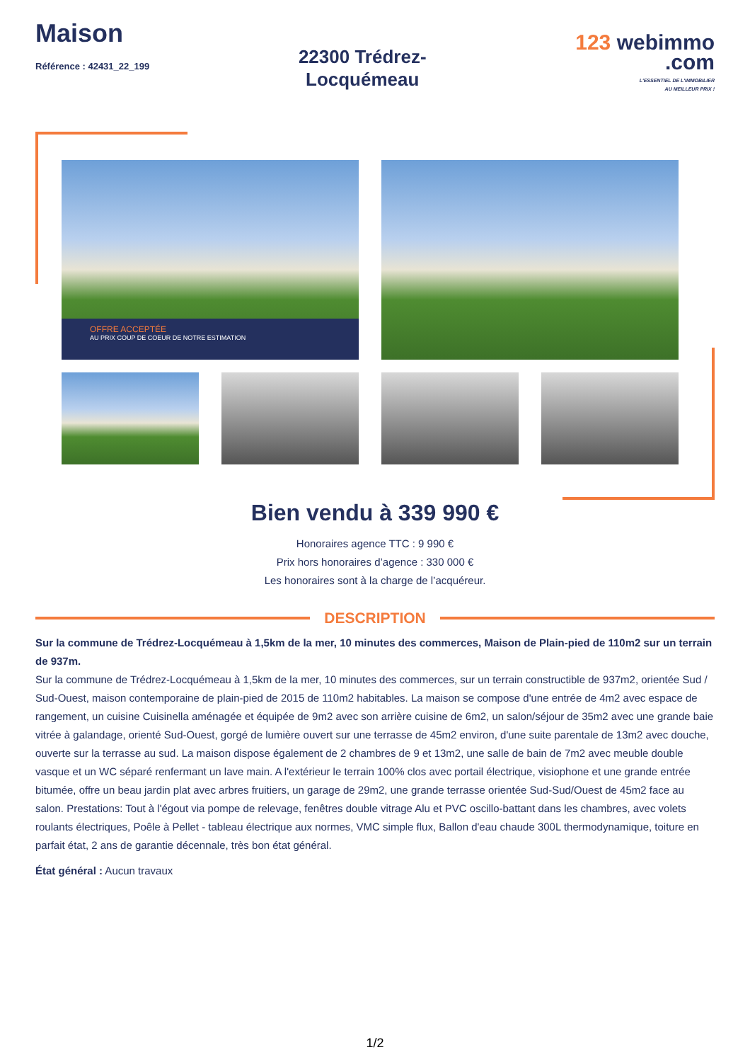Maison
Référence : 42431_22_199
22300 Trédrez-
Locquémeau
123 webimmo
.com
L'ESSENTIEL DE L'IMMOBILIER
AU MEILLEUR PRIX !
OFFRE ACCEPTÉE
AU PRIX COUP DE COEUR DE NOTRE ESTIMATION
Bien vendu à 339 990 €
Honoraires agence TTC : 9 990 €
Prix hors honoraires d’agence : 330 000 €
Les honoraires sont à la charge de l’acquéreur.
DESCRIPTION
Sur la commune de Trédrez-Locquémeau à 1,5km de la mer, 10 minutes des commerces, Maison de Plain-pied de 110m2 sur un terrain de 937m.
Sur la commune de Trédrez-Locquémeau à 1,5km de la mer, 10 minutes des commerces, sur un terrain constructible de 937m2, orientée Sud / Sud-Ouest, maison contemporaine de plain-pied de 2015 de 110m2 habitables. La maison se compose d'une entrée de 4m2 avec espace de rangement, un cuisine Cuisinella aménagée et équipée de 9m2 avec son arrière cuisine de 6m2, un salon/séjour de 35m2 avec une grande baie vitrée à galandage, orienté Sud-Ouest, gorgé de lumière ouvert sur une terrasse de 45m2 environ, d'une suite parentale de 13m2 avec douche, ouverte sur la terrasse au sud. La maison dispose également de 2 chambres de 9 et 13m2, une salle de bain de 7m2 avec meuble double vasque et un WC séparé renfermant un lave main. A l'extérieur le terrain 100% clos avec portail électrique, visiophone et une grande entrée bitumée, offre un beau jardin plat avec arbres fruitiers, un garage de 29m2, une grande terrasse orientée Sud-Sud/Ouest de 45m2 face au salon. Prestations: Tout à l'égout via pompe de relevage, fenêtres double vitrage Alu et PVC oscillo-battant dans les chambres, avec volets roulants électriques, Poêle à Pellet - tableau électrique aux normes, VMC simple flux, Ballon d'eau chaude 300L thermodynamique, toiture en parfait état, 2 ans de garantie décennale, très bon état général.
État général : Aucun travaux
1/2